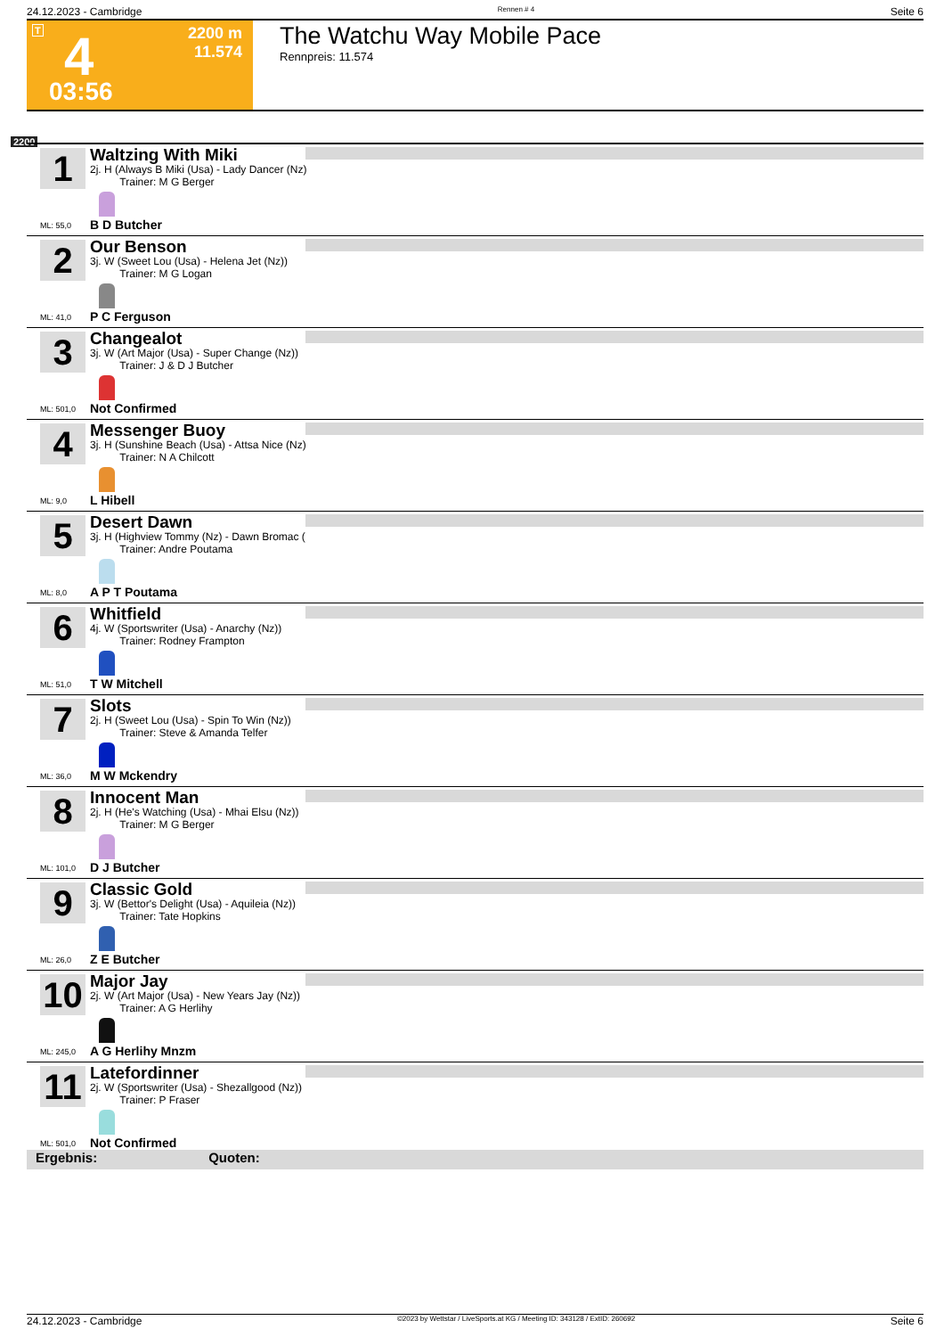24.12.2023 - Cambridge Rennen # 4 Seite 6
T 4
2200 m
11.574
03:56
The Watchu Way Mobile Pace
Rennpreis: 11.574
2200
1
Waltzing With Miki
2j. H (Always B Miki (Usa) - Lady Dancer (Nz)
Trainer: M G Berger
B D Butcher
ML: 55,0
2
Our Benson
3j. W (Sweet Lou (Usa) - Helena Jet (Nz))
Trainer: M G Logan
P C Ferguson
ML: 41,0
3
Changealot
3j. W (Art Major (Usa) - Super Change (Nz))
Trainer: J & D J Butcher
Not Confirmed
ML: 501,0
4
Messenger Buoy
3j. H (Sunshine Beach (Usa) - Attsa Nice (Nz)
Trainer: N A Chilcott
L Hibell
ML: 9,0
5
Desert Dawn
3j. H (Highview Tommy (Nz) - Dawn Bromac (
Trainer: Andre Poutama
A P T Poutama
ML: 8,0
6
Whitfield
4j. W (Sportswriter (Usa) - Anarchy (Nz))
Trainer: Rodney Frampton
T W Mitchell
ML: 51,0
7
Slots
2j. H (Sweet Lou (Usa) - Spin To Win (Nz))
Trainer: Steve & Amanda Telfer
M W Mckendry
ML: 36,0
8
Innocent Man
2j. H (He's Watching (Usa) - Mhai Elsu (Nz))
Trainer: M G Berger
D J Butcher
ML: 101,0
9
Classic Gold
3j. W (Bettor's Delight (Usa) - Aquileia (Nz))
Trainer: Tate Hopkins
Z E Butcher
ML: 26,0
10
Major Jay
2j. W (Art Major (Usa) - New Years Jay (Nz))
Trainer: A G Herlihy
A G Herlihy Mnzm
ML: 245,0
11
Latefordinner
2j. W (Sportswriter (Usa) - Shezallgood (Nz))
Trainer: P Fraser
Not Confirmed
ML: 501,0
Ergebnis: Quoten:
24.12.2023 - Cambridge ©2023 by Wettstar / LiveSports.at KG / Meeting ID: 343128 / ExtID: 260692 Seite 6